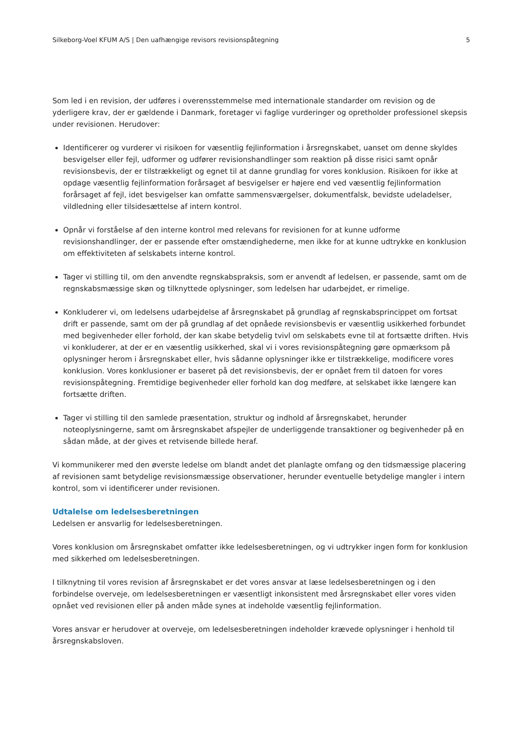Silkeborg-Voel KFUM A/S | Den uafhængige revisors revisionspåtegning 5
Som led i en revision, der udføres i overensstemmelse med internationale standarder om revision og de yderligere krav, der er gældende i Danmark, foretager vi faglige vurderinger og opretholder professionel skepsis under revisionen. Herudover:
Identificerer og vurderer vi risikoen for væsentlig fejlinformation i årsregnskabet, uanset om denne skyldes besvigelser eller fejl, udformer og udfører revisionshandlinger som reaktion på disse risici samt opnår revisionsbevis, der er tilstrækkeligt og egnet til at danne grundlag for vores konklusion. Risikoen for ikke at opdage væsentlig fejlinformation forårsaget af besvigelser er højere end ved væsentlig fejlinformation forårsaget af fejl, idet besvigelser kan omfatte sammensværgelser, dokumentfalsk, bevidste udeladelser, vildledning eller tilsidesættelse af intern kontrol.
Opnår vi forståelse af den interne kontrol med relevans for revisionen for at kunne udforme revisionshandlinger, der er passende efter omstændighederne, men ikke for at kunne udtrykke en konklusion om effektiviteten af selskabets interne kontrol.
Tager vi stilling til, om den anvendte regnskabspraksis, som er anvendt af ledelsen, er passende, samt om de regnskabsmæssige skøn og tilknyttede oplysninger, som ledelsen har udarbejdet, er rimelige.
Konkluderer vi, om ledelsens udarbejdelse af årsregnskabet på grundlag af regnskabsprincippet om fortsat drift er passende, samt om der på grundlag af det opnåede revisionsbevis er væsentlig usikkerhed forbundet med begivenheder eller forhold, der kan skabe betydelig tvivl om selskabets evne til at fortsætte driften. Hvis vi konkluderer, at der er en væsentlig usikkerhed, skal vi i vores revisionspåtegning gøre opmærksom på oplysninger herom i årsregnskabet eller, hvis sådanne oplysninger ikke er tilstrækkelige, modificere vores konklusion. Vores konklusioner er baseret på det revisionsbevis, der er opnået frem til datoen for vores revisionspåtegning. Fremtidige begivenheder eller forhold kan dog medføre, at selskabet ikke længere kan fortsætte driften.
Tager vi stilling til den samlede præsentation, struktur og indhold af årsregnskabet, herunder noteoplysningerne, samt om årsregnskabet afspejler de underliggende transaktioner og begivenheder på en sådan måde, at der gives et retvisende billede heraf.
Vi kommunikerer med den øverste ledelse om blandt andet det planlagte omfang og den tidsmæssige placering af revisionen samt betydelige revisionsmæssige observationer, herunder eventuelle betydelige mangler i intern kontrol, som vi identificerer under revisionen.
Udtalelse om ledelsesberetningen
Ledelsen er ansvarlig for ledelsesberetningen.
Vores konklusion om årsregnskabet omfatter ikke ledelsesberetningen, og vi udtrykker ingen form for konklusion med sikkerhed om ledelsesberetningen.
I tilknytning til vores revision af årsregnskabet er det vores ansvar at læse ledelsesberetningen og i den forbindelse overveje, om ledelsesberetningen er væsentligt inkonsistent med årsregnskabet eller vores viden opnået ved revisionen eller på anden måde synes at indeholde væsentlig fejlinformation.
Vores ansvar er herudover at overveje, om ledelsesberetningen indeholder krævede oplysninger i henhold til årsregnskabsloven.